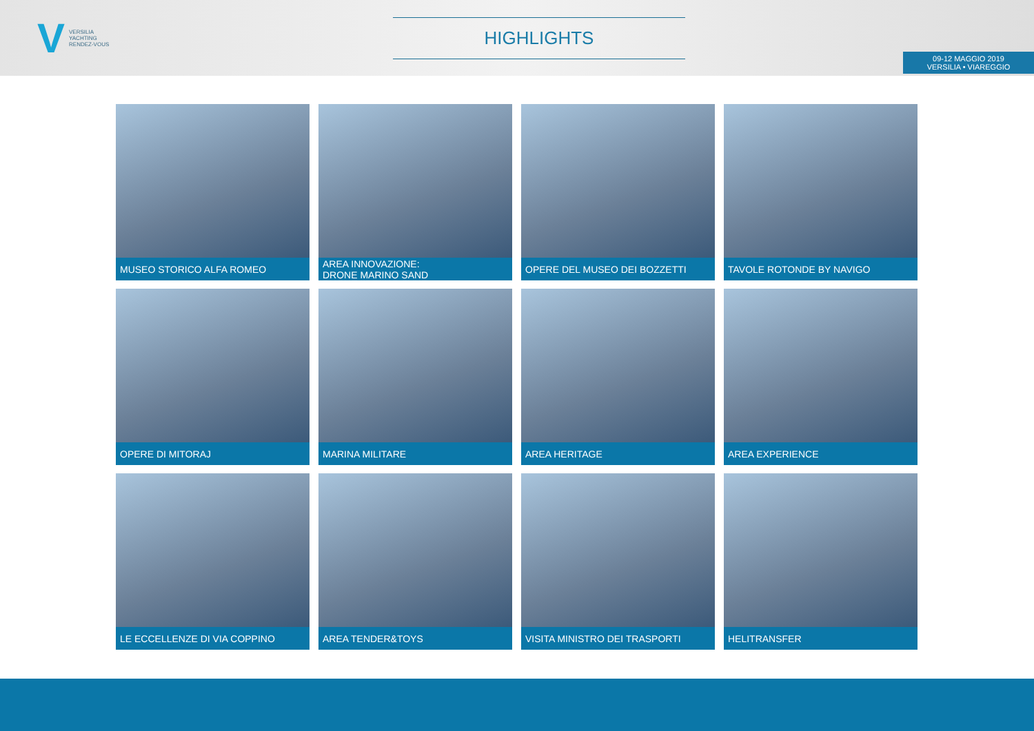V VERSILIA
YACHTING
RENDEZ-VOUS
HIGHLIGHTS
09-12 MAGGIO 2019
VERSILIA • VIAREGGIO
MUSEO STORICO ALFA ROMEO
AREA INNOVAZIONE:
DRONE MARINO SAND
OPERE DEL MUSEO DEI BOZZETTI
TAVOLE ROTONDE BY NAVIGO
OPERE DI MITORAJ
MARINA MILITARE
AREA HERITAGE
AREA EXPERIENCE
LE ECCELLENZE DI VIA COPPINO
AREA TENDER&TOYS
VISITA MINISTRO DEI TRASPORTI
HELITRANSFER